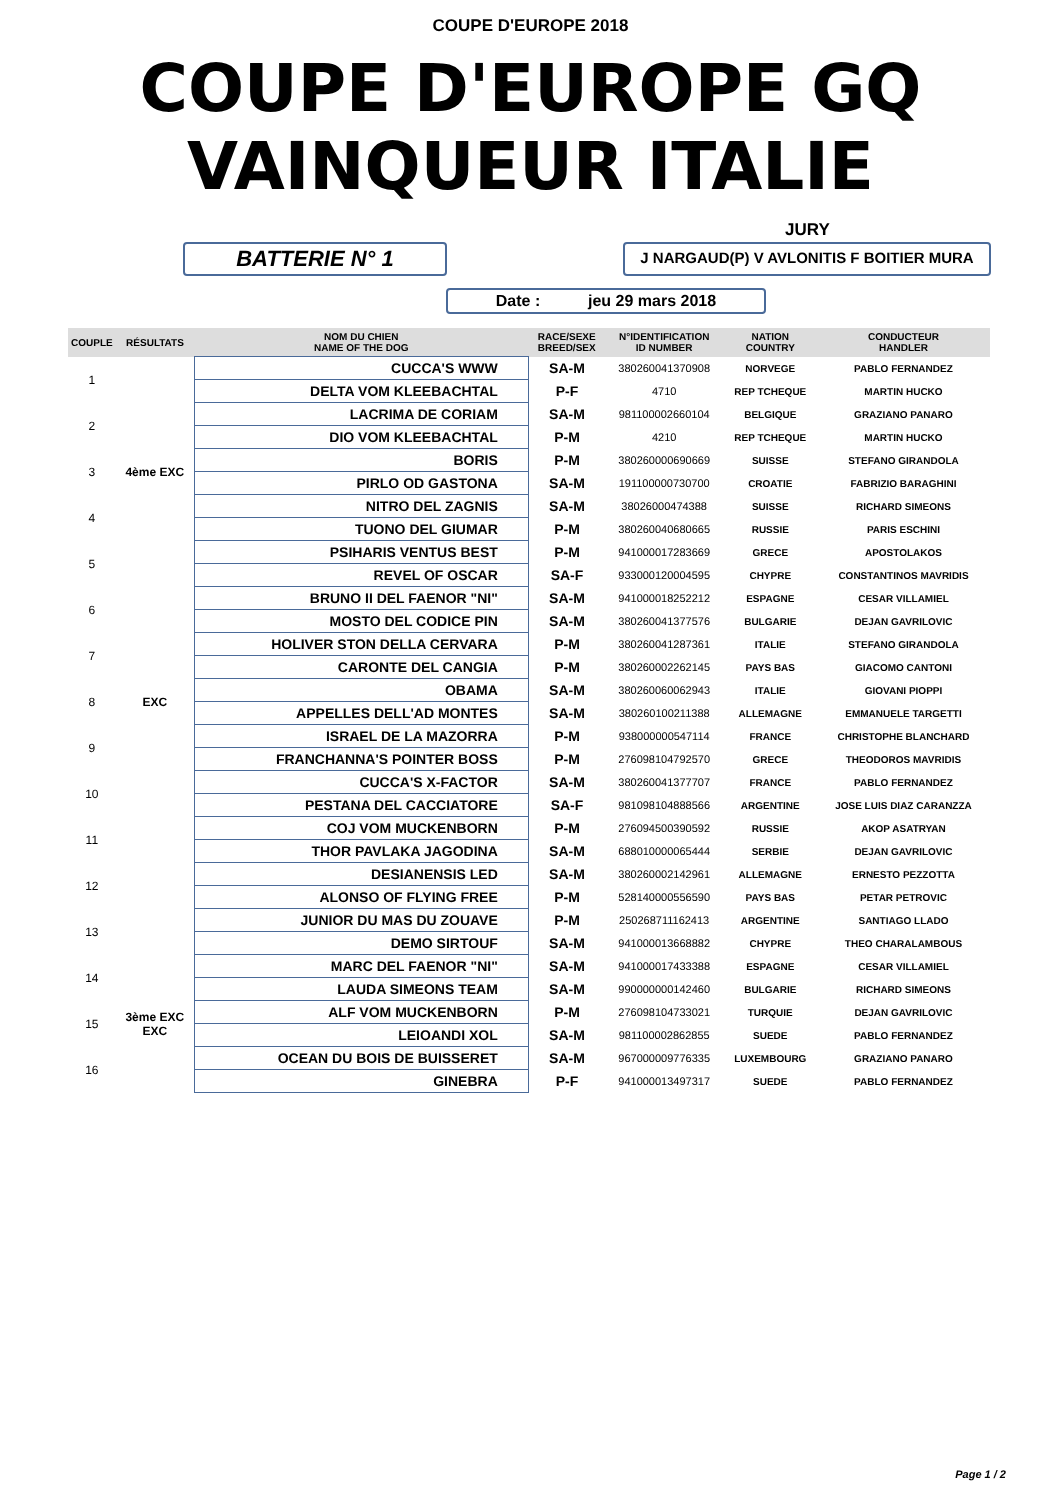COUPE D'EUROPE 2018
COUPE D'EUROPE GQ
VAINQUEUR ITALIE
JURY
BATTERIE N° 1
J NARGAUD(P) V AVLONITIS F BOITIER MURA
Date : jeu 29 mars 2018
| COUPLE | RÉSULTATS | NOM DU CHIEN NAME OF THE DOG | RACE/SEXE BREED/SEX | N°IDENTIFICATION ID NUMBER | NATION COUNTRY | CONDUCTEUR HANDLER |
| --- | --- | --- | --- | --- | --- | --- |
| 1 | | CUCCA'S WWW | SA-M | 380260041370908 | NORVEGE | PABLO FERNANDEZ |
| | | DELTA VOM KLEEBACHTAL | P-F | 4710 | REP TCHEQUE | MARTIN HUCKO |
| 2 | | LACRIMA DE CORIAM | SA-M | 981100002660104 | BELGIQUE | GRAZIANO PANARO |
| | | DIO VOM KLEEBACHTAL | P-M | 4210 | REP TCHEQUE | MARTIN HUCKO |
| 3 | 4ème EXC | BORIS | P-M | 380260000690669 | SUISSE | STEFANO GIRANDOLA |
| | | PIRLO OD GASTONA | SA-M | 191100000730700 | CROATIE | FABRIZIO BARAGHINI |
| 4 | | NITRO DEL ZAGNIS | SA-M | 38026000474388 | SUISSE | RICHARD SIMEONS |
| | | TUONO DEL GIUMAR | P-M | 380260040680665 | RUSSIE | PARIS ESCHINI |
| 5 | | PSIHARIS VENTUS BEST | P-M | 941000017283669 | GRECE | APOSTOLAKOS |
| | | REVEL OF OSCAR | SA-F | 933000120004595 | CHYPRE | CONSTANTINOS MAVRIDIS |
| 6 | | BRUNO II DEL FAENOR "NI" | SA-M | 941000018252212 | ESPAGNE | CESAR VILLAMIEL |
| | | MOSTO DEL CODICE PIN | SA-M | 380260041377576 | BULGARIE | DEJAN GAVRILOVIC |
| 7 | | HOLIVER STON DELLA CERVARA | P-M | 380260041287361 | ITALIE | STEFANO GIRANDOLA |
| | | CARONTE DEL CANGIA | P-M | 380260002262145 | PAYS BAS | GIACOMO CANTONI |
| 8 | EXC | OBAMA | SA-M | 380260060062943 | ITALIE | GIOVANI PIOPPI |
| | | APPELLES DELL'AD MONTES | SA-M | 380260100211388 | ALLEMAGNE | EMMANUELE TARGETTI |
| 9 | | ISRAEL DE LA MAZORRA | P-M | 938000000547114 | FRANCE | CHRISTOPHE BLANCHARD |
| | | FRANCHANNA'S POINTER BOSS | P-M | 276098104792570 | GRECE | THEODOROS MAVRIDIS |
| 10 | | CUCCA'S X-FACTOR | SA-M | 380260041377707 | FRANCE | PABLO FERNANDEZ |
| | | PESTANA DEL CACCIATORE | SA-F | 981098104888566 | ARGENTINE | JOSE LUIS DIAZ CARANZZA |
| 11 | | COJ VOM MUCKENBORN | P-M | 276094500390592 | RUSSIE | AKOP ASATRYAN |
| | | THOR PAVLAKA JAGODINA | SA-M | 688010000065444 | SERBIE | DEJAN GAVRILOVIC |
| 12 | | DESIANENSIS LED | SA-M | 380260002142961 | ALLEMAGNE | ERNESTO PEZZOTTA |
| | | ALONSO OF FLYING FREE | P-M | 528140000556590 | PAYS BAS | PETAR PETROVIC |
| 13 | | JUNIOR DU MAS DU ZOUAVE | P-M | 250268711162413 | ARGENTINE | SANTIAGO LLADO |
| | | DEMO SIRTOUF | SA-M | 941000013668882 | CHYPRE | THEO CHARALAMBOUS |
| 14 | | MARC DEL FAENOR "NI" | SA-M | 941000017433388 | ESPAGNE | CESAR VILLAMIEL |
| | | LAUDA SIMEONS TEAM | SA-M | 990000000142460 | BULGARIE | RICHARD SIMEONS |
| 15 | 3ème EXC EXC | ALF VOM MUCKENBORN | P-M | 276098104733021 | TURQUIE | DEJAN GAVRILOVIC |
| | | LEIOANDI XOL | SA-M | 981100002862855 | SUEDE | PABLO FERNANDEZ |
| 16 | | OCEAN DU BOIS DE BUISSERET | SA-M | 967000009776335 | LUXEMBOURG | GRAZIANO PANARO |
| | | GINEBRA | P-F | 941000013497317 | SUEDE | PABLO FERNANDEZ |
Page 1 / 2